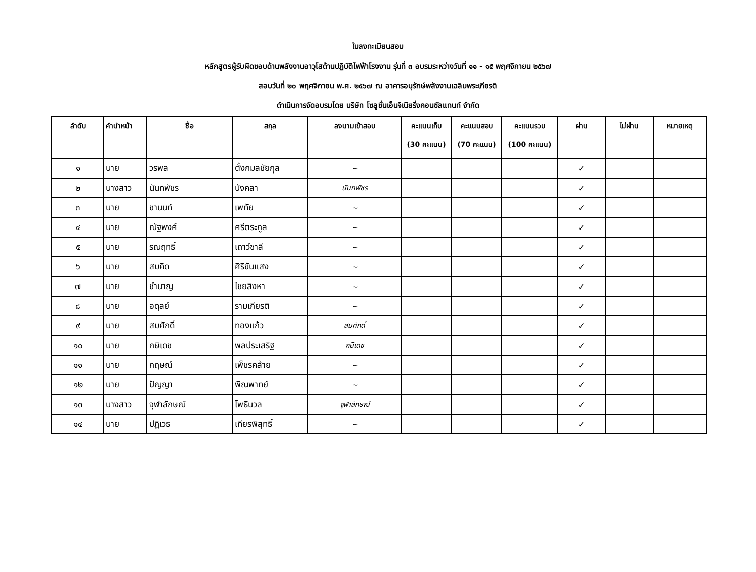ใบลงทะเบียนสอบ
หลักสูตรผู้รับผิดชอบด้านพลังงานอาวุโสด้านปฏิบัติไฟฟ้าโรงงาน รุ่นที่ ๓ อบรมระหว่างวันที่ ๑๑ - ๑๕ พฤศจิกายน ๒๕๖๗
สอบวันที่ ๒๐ พฤศจิกายน พ.ศ. ๒๕๖๗ ณ อาคารอนุรักษ์พลังงานเฉลิมพระเกียรติ
ดำเนินการจัดอบรมโดย บริษัท โซลูชั่นเอ็นจิเนียริ่งคอนซัลแทนท์ จำกัด
| ลำดับ | คำนำหน้า | ชื่อ | สกุล | ลงนามเข้าสอบ | คะแนนเก็บ (30 คะแนน) | คะแนนสอบ (70 คะแนน) | คะแนนรวม (100 คะแนน) | ผ่าน | ไม่ผ่าน | หมายเหตุ |
| --- | --- | --- | --- | --- | --- | --- | --- | --- | --- | --- |
| ๑ | นาย | วรพล | ตั้งกมลชัยกุล | ~ | | | | ✓ | | |
| ๒ | นางสาว | นันทพัชร | นังคลา | นันทพัชร | | | | ✓ | | |
| ๓ | นาย | ชานนท์ | เพทัย | ~ | | | | ✓ | | |
| ๔ | นาย | ณัฐพงศ์ | ศรีตระกูล | ~ | | | | ✓ | | |
| ๕ | นาย | รณฤทธิ์ | เถาว์ชาลี | ~ | | | | ✓ | | |
| ๖ | นาย | สมคิด | ศิริขันแสง | ~ | | | | ✓ | | |
| ๗ | นาย | ชำนาญ | ไชยสิงหา | ~ | | | | ✓ | | |
| ๘ | นาย | อดุลย์ | รามเกียรติ | ~ | | | | ✓ | | |
| ๙ | นาย | สมศักดิ์ | ทองแก้ว | สมศักดิ์ | | | | ✓ | | |
| ๑๐ | นาย | กษิเดช | พลประเสริฐ | กษิเดช | | | | ✓ | | |
| ๑๑ | นาย | กฤษณ์ | เพ็ชรคล้าย | ~ | | | | ✓ | | |
| ๑๒ | นาย | ปัญญา | พิณพาทย์ | ~ | | | | ✓ | | |
| ๑๓ | นางสาว | จุฬาลักษณ์ | โพธินวล | จุฬาลักษณ์ | | | | ✓ | | |
| ๑๔ | นาย | ปฏิเวธ | เทียรพิสุทธิ์ | ~ | | | | ✓ | | |